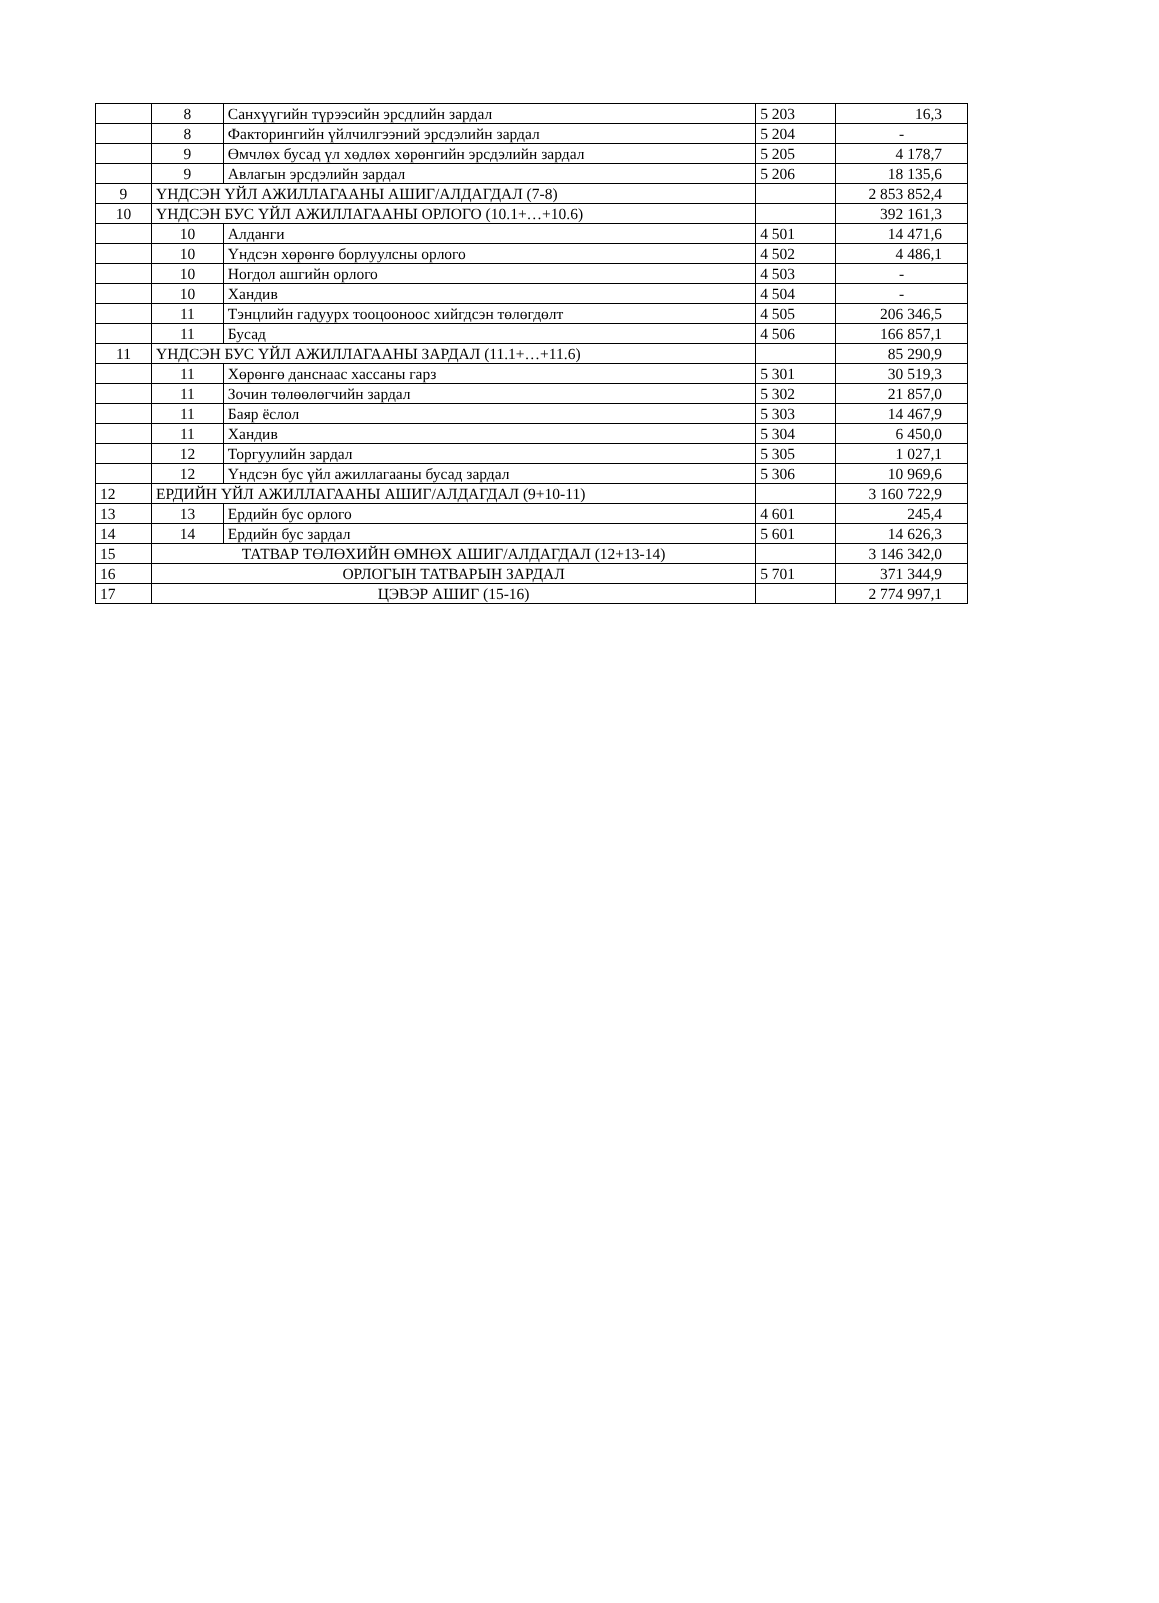| | 8 | Санхүүгийн түрээсийн эрсдлийн зардал | 5 203 | 16,3 |
| | 8 | Факторингийн үйлчилгээний эрсдэлийн зардал | 5 204 | - |
| | 9 | Өмчлөх бусад үл хөдлөх хөрөнгийн эрсдэлийн зардал | 5 205 | 4 178,7 |
| | 9 | Авлагын эрсдэлийн зардал | 5 206 | 18 135,6 |
| 9 | ҮНДСЭН ҮЙЛ АЖИЛЛАГААНЫ АШИГ/АЛДАГДАЛ (7-8) | | | 2 853 852,4 |
| 10 | ҮНДСЭН БУС ҮЙЛ АЖИЛЛАГААНЫ ОРЛОГО (10.1+…+10.6) | | | 392 161,3 |
| | 10 | Алданги | 4 501 | 14 471,6 |
| | 10 | Үндсэн хөрөнгө борлуулсны орлого | 4 502 | 4 486,1 |
| | 10 | Ногдол ашгийн орлого | 4 503 | - |
| | 10 | Хандив | 4 504 | - |
| | 11 | Тэнцлийн гадуурх тооцооноос хийгдсэн төлөгдөлт | 4 505 | 206 346,5 |
| | 11 | Бусад | 4 506 | 166 857,1 |
| 11 | ҮНДСЭН БУС ҮЙЛ АЖИЛЛАГААНЫ ЗАРДАЛ (11.1+…+11.6) | | | 85 290,9 |
| | 11 | Хөрөнгө данснаас хассаны гарз | 5 301 | 30 519,3 |
| | 11 | Зочин төлөөлөгчийн зардал | 5 302 | 21 857,0 |
| | 11 | Баяр ёслол | 5 303 | 14 467,9 |
| | 11 | Хандив | 5 304 | 6 450,0 |
| | 12 | Торгуулийн зардал | 5 305 | 1 027,1 |
| | 12 | Үндсэн бус үйл ажиллагааны бусад зардал | 5 306 | 10 969,6 |
| 12 | ЕРДИЙН ҮЙЛ АЖИЛЛАГААНЫ АШИГ/АЛДАГДАЛ (9+10-11) | | | 3 160 722,9 |
| 13 | 13 | Ердийн бус орлого | 4 601 | 245,4 |
| 14 | 14 | Ердийн бус зардал | 5 601 | 14 626,3 |
| 15 | ТАТВАР ТӨЛӨХИЙН ӨМНӨХ АШИГ/АЛДАГДАЛ (12+13-14) | | | 3 146 342,0 |
| 16 | ОРЛОГЫН ТАТВАРЫН ЗАРДАЛ | | 5 701 | 371 344,9 |
| 17 | ЦЭВЭР АШИГ (15-16) | | | 2 774 997,1 |